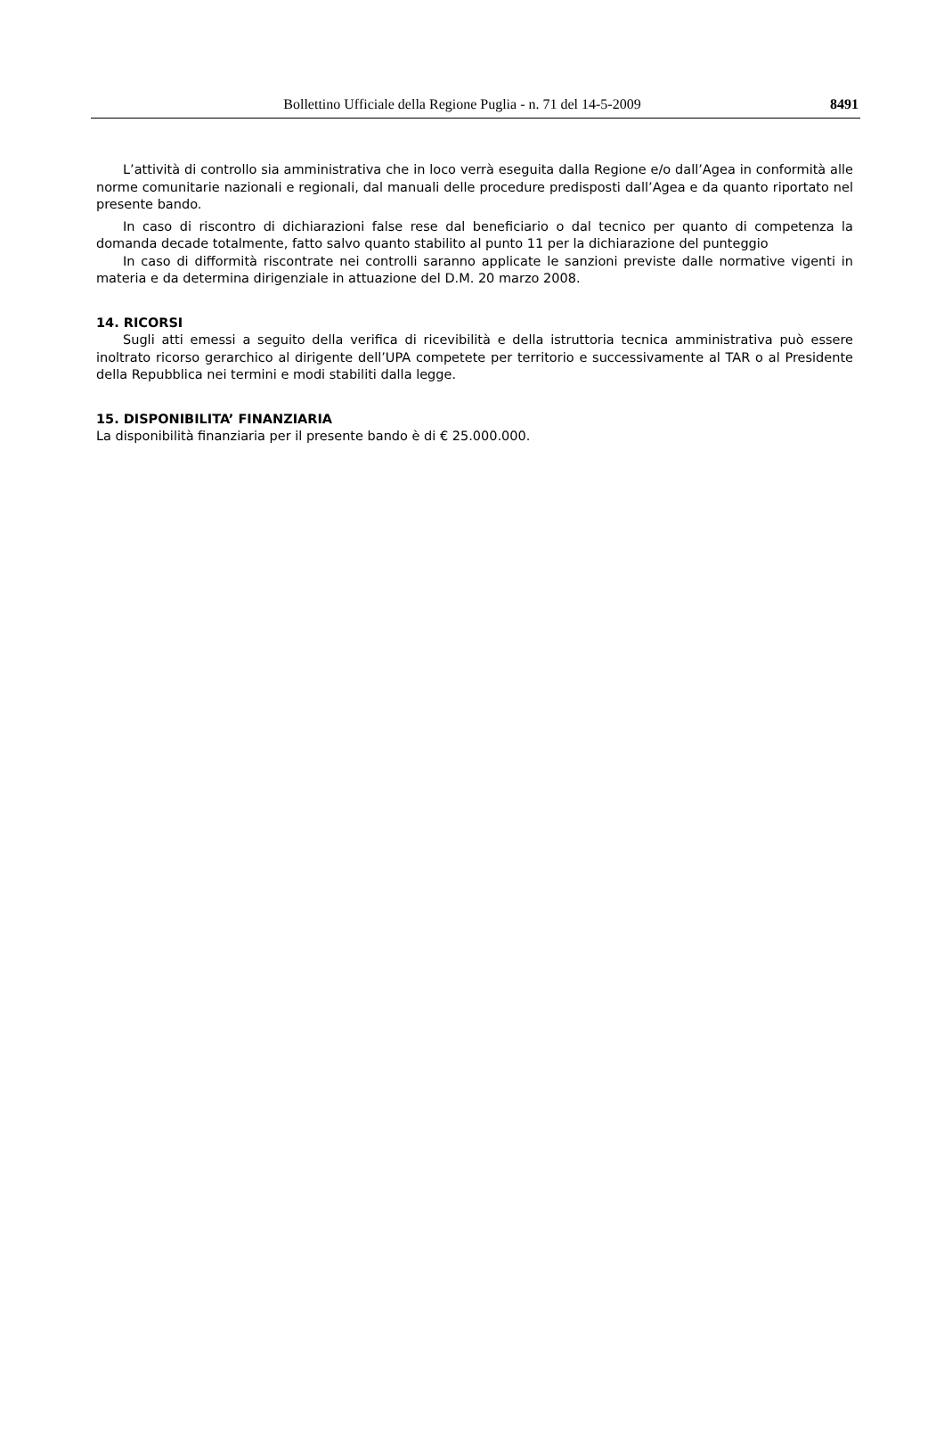Bollettino Ufficiale della Regione Puglia - n. 71 del 14-5-2009 8491
L’attività di controllo sia amministrativa che in loco verrà eseguita dalla Regione e/o dall’Agea in conformità alle norme comunitarie nazionali e regionali, dal manuali delle procedure predisposti dall’Agea e da quanto riportato nel presente bando.
In caso di riscontro di dichiarazioni false rese dal beneficiario o dal tecnico per quanto di competenza la domanda decade totalmente, fatto salvo quanto stabilito al punto 11 per la dichiarazione del punteggio
In caso di difformità riscontrate nei controlli saranno applicate le sanzioni previste dalle normative vigenti in materia e da determina dirigenziale in attuazione del D.M. 20 marzo 2008.
14. RICORSI
Sugli atti emessi a seguito della verifica di ricevibilità e della istruttoria tecnica amministrativa può essere inoltrato ricorso gerarchico al dirigente dell’UPA competete per territorio e successivamente al TAR o al Presidente della Repubblica nei termini e modi stabiliti dalla legge.
15. DISPONIBILITA’ FINANZIARIA
La disponibilità finanziaria per il presente bando è di € 25.000.000.